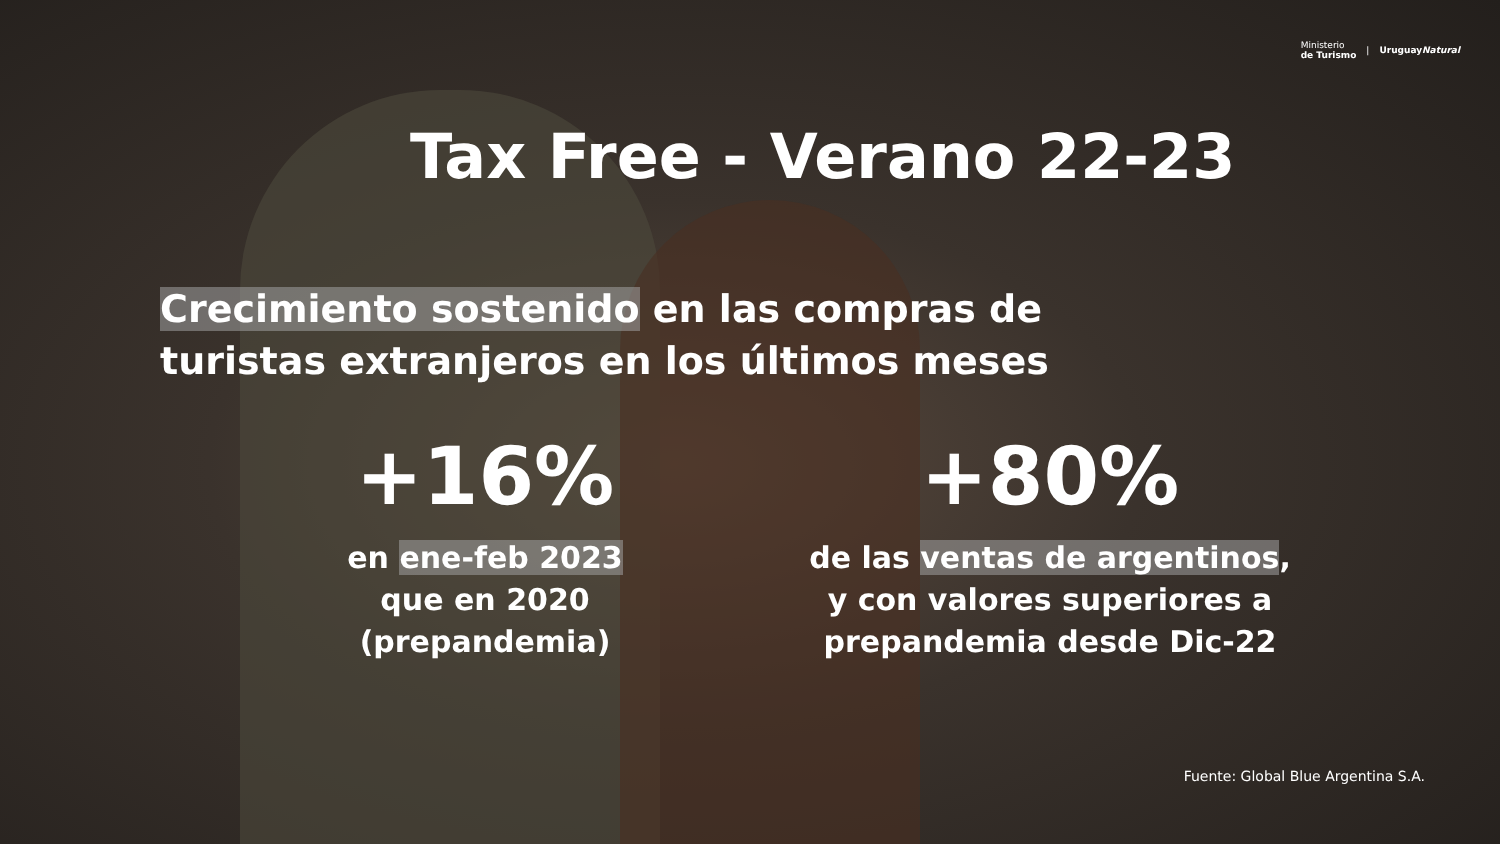Ministerio
de Turismo | UruguayNatural
Tax Free - Verano 22-23
Crecimiento sostenido en las compras de
turistas extranjeros en los últimos meses
+16%
en ene-feb 2023
que en 2020
(prepandemia)
+80%
de las ventas de argentinos,
y con valores superiores a
prepandemia desde Dic-22
Fuente: Global Blue Argentina S.A.